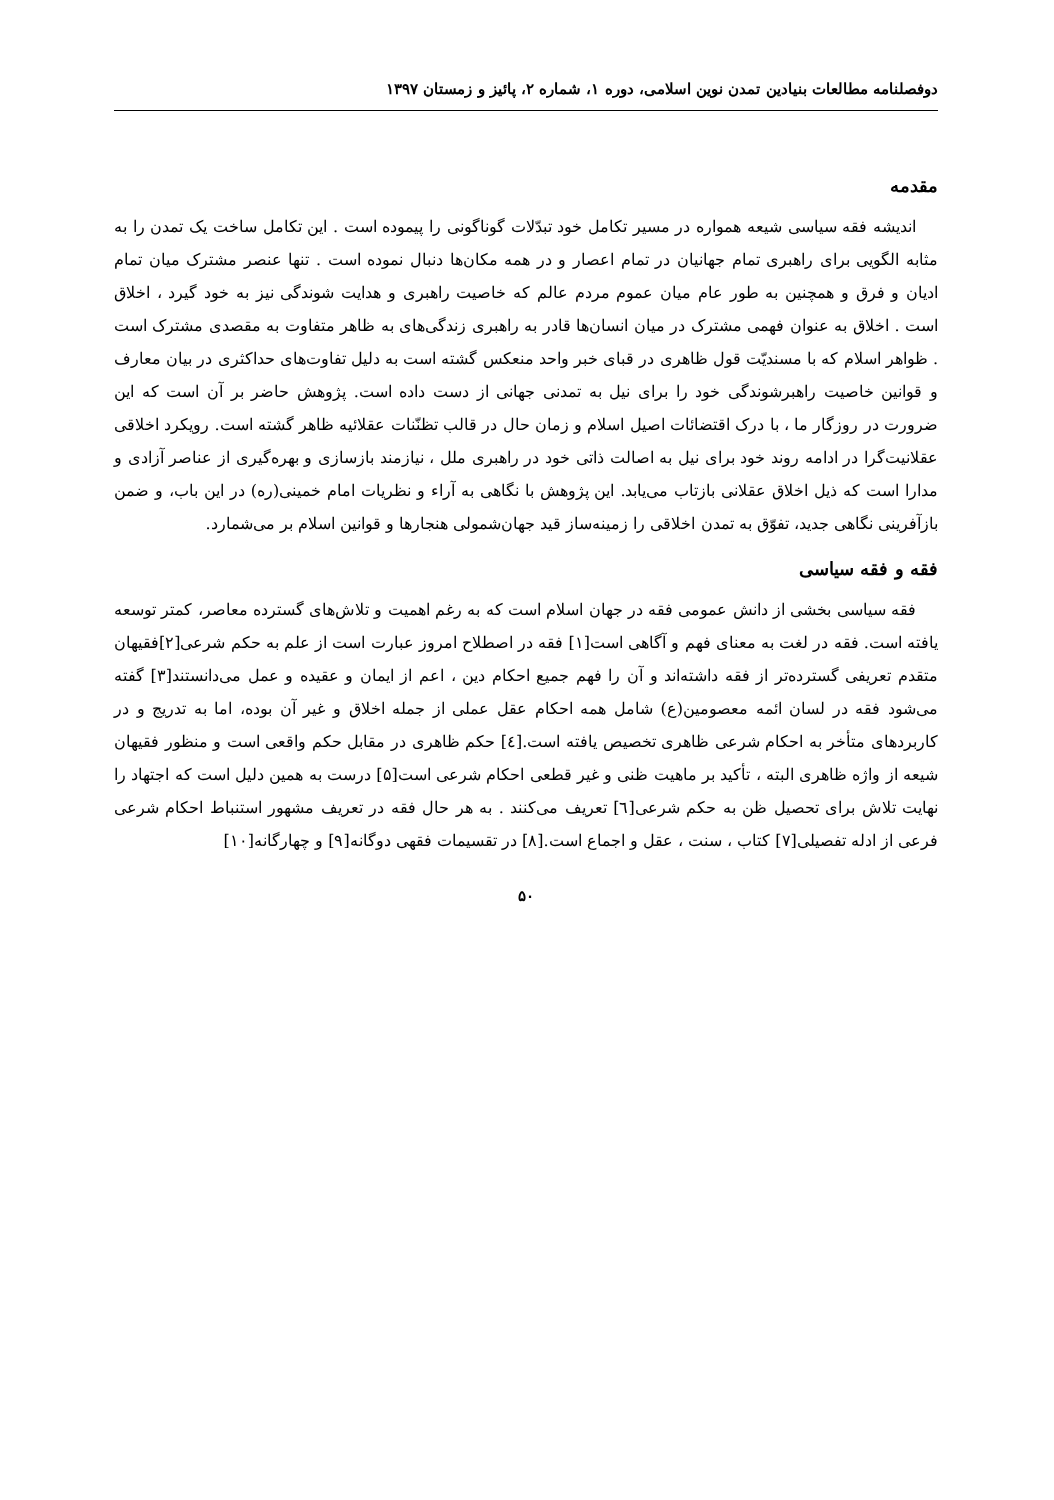دوفصلنامه مطالعات بنیادین تمدن نوین اسلامی، دوره ۱، شماره ۲، پائیز و زمستان ۱۳۹۷
مقدمه
اندیشه فقه سیاسی شیعه همواره در مسیر تکامل خود تبدّلات گوناگونی را پیموده است . این تکامل ساخت یک تمدن را به مثابه الگویی برای راهبری تمام جهانیان در تمام اعصار و در همه مکان‌ها دنبال نموده است . تنها عنصر مشترک میان تمام ادیان و فرق و همچنین به طور عام میان عموم مردم عالم که خاصیت راهبری و هدایت شوندگی نیز به خود گیرد ، اخلاق است . اخلاق به عنوان فهمی مشترک در میان انسان‌ها قادر به راهبری زندگی‌های به ظاهر متفاوت به مقصدی مشترک است . ظواهر اسلام که با مسندیّت قول ظاهری در قبای خبر واحد منعکس گشته است به دلیل تفاوت‌های حداکثری در بیان معارف و قوانین خاصیت راهبرشوندگی خود را برای نیل به تمدنی جهانی از دست داده است. پژوهش حاضر بر آن است که این ضرورت در روزگار ما ، با درک اقتضائات اصیل اسلام و زمان حال در قالب تظنّنات عقلائیه ظاهر گشته است. رویکرد اخلاقی عقلانیت‌گرا در ادامه روند خود برای نیل به اصالت ذاتی خود در راهبری ملل ، نیازمند بازسازی و بهره‌گیری از عناصر آزادی و مدارا است که ذیل اخلاق عقلانی بازتاب می‌یابد. این پژوهش با نگاهی به آراء و نظریات امام خمینی(ره) در این باب، و ضمن بازآفرینی نگاهی جدید، تفوّق به تمدن اخلاقی را زمینه‌ساز قید جهان‌شمولی هنجارها و قوانین اسلام بر می‌شمارد.
فقه و فقه سیاسی
فقه سیاسی بخشی از دانش عمومی فقه در جهان اسلام است که به رغم اهمیت و تلاش‌های گسترده معاصر، کمتر توسعه یافته است. فقه در لغت به معنای فهم و آگاهی است[۱] فقه در اصطلاح امروز عبارت است از علم به حکم شرعی[۲]فقیهان متقدم تعریفی گسترده‌تر از فقه داشته‌اند و آن را فهم جمیع احکام دین ، اعم از ایمان و عقیده و عمل می‌دانستند[۳] گفته می‌شود فقه در لسان ائمه معصومین(ع) شامل همه احکام عقل عملی از جمله اخلاق و غیر آن بوده، اما به تدریج و در کاربردهای متأخر به احکام شرعی ظاهری تخصیص یافته است.[٤] حکم ظاهری در مقابل حکم واقعی است و منظور فقیهان شیعه از واژه ظاهری البته ، تأکید بر ماهیت ظنی و غیر قطعی احکام شرعی است[۵] درست به همین دلیل است که اجتهاد را نهایت تلاش برای تحصیل ظن به حکم شرعی[٦] تعریف می‌کنند . به هر حال فقه در تعریف مشهور استنباط احکام شرعی فرعی از ادله تفصیلی[۷] کتاب ، سنت ، عقل و اجماع است.[۸] در تقسیمات فقهی دوگانه[۹] و چهارگانه[۱۰]
۵۰